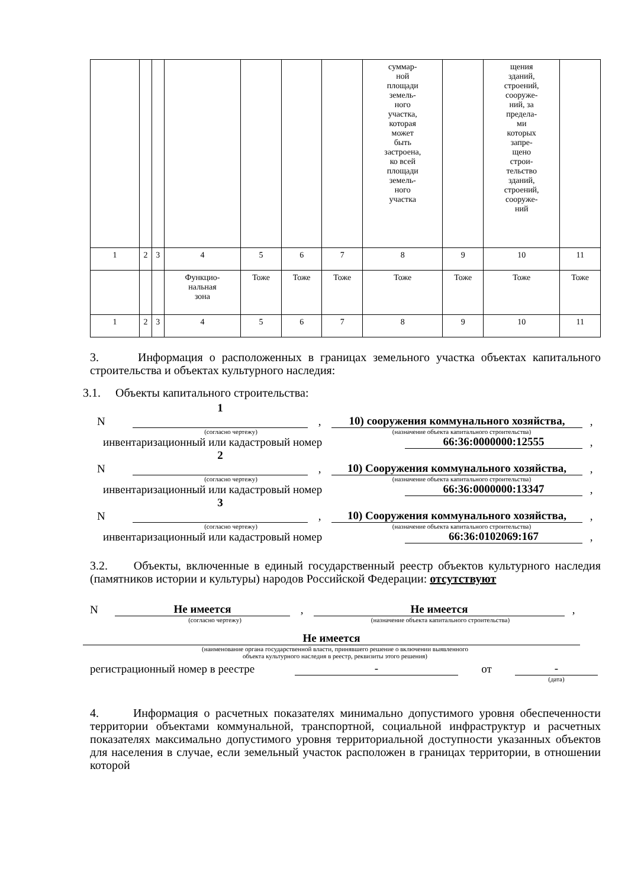| | | | | | | | суммар- ной площади земель- ного участка, которая может быть застроена, ко всей площади земель- ного участка | | щения зданий, строений, сооруже- ний, за предела- ми которых запре- щено строи- тельство зданий, строений, сооруже- ний | |
| 1 | 2 | 3 | 4 | 5 | 6 | 7 | 8 | 9 | 10 | 11 |
| | | | Функцио- нальная зона | Тоже | Тоже | Тоже | Тоже | Тоже | Тоже | Тоже |
| 1 | 2 | 3 | 4 | 5 | 6 | 7 | 8 | 9 | 10 | 11 |
3. Информация о расположенных в границах земельного участка объектах капитального строительства и объектах культурного наследия:
3.1. Объекты капитального строительства:
N 1
, 10) сооружения коммунального хозяйства,,
(согласно чертежу) (назначение объекта капитального строительства)
инвентаризационный или кадастровый номер 66:36:0000000:12555,
N 2
, 10) Сооружения коммунального хозяйства,,
(согласно чертежу) (назначение объекта капитального строительства)
инвентаризационный или кадастровый номер 66:36:0000000:13347,
N 3
, 10) Сооружения коммунального хозяйства,,
(согласно чертежу) (назначение объекта капитального строительства)
инвентаризационный или кадастровый номер 66:36:0102069:167,
3.2. Объекты, включенные в единый государственный реестр объектов культурного наследия (памятников истории и культуры) народов Российской Федерации: отсутствуют
N Не имеется, Не имеется,
(согласно чертежу) (назначение объекта капитального строительства)
Не имеется
(наименование органа государственной власти, принявшего решение о включении выявленного
объекта культурного наследия в реестр, реквизиты этого решения)
регистрационный номер в реестре - от -
(дата)
4. Информация о расчетных показателях минимально допустимого уровня обеспеченности территории объектами коммунальной, транспортной, социальной инфраструктур и расчетных показателях максимально допустимого уровня территориальной доступности указанных объектов для населения в случае, если земельный участок расположен в границах территории, в отношении которой